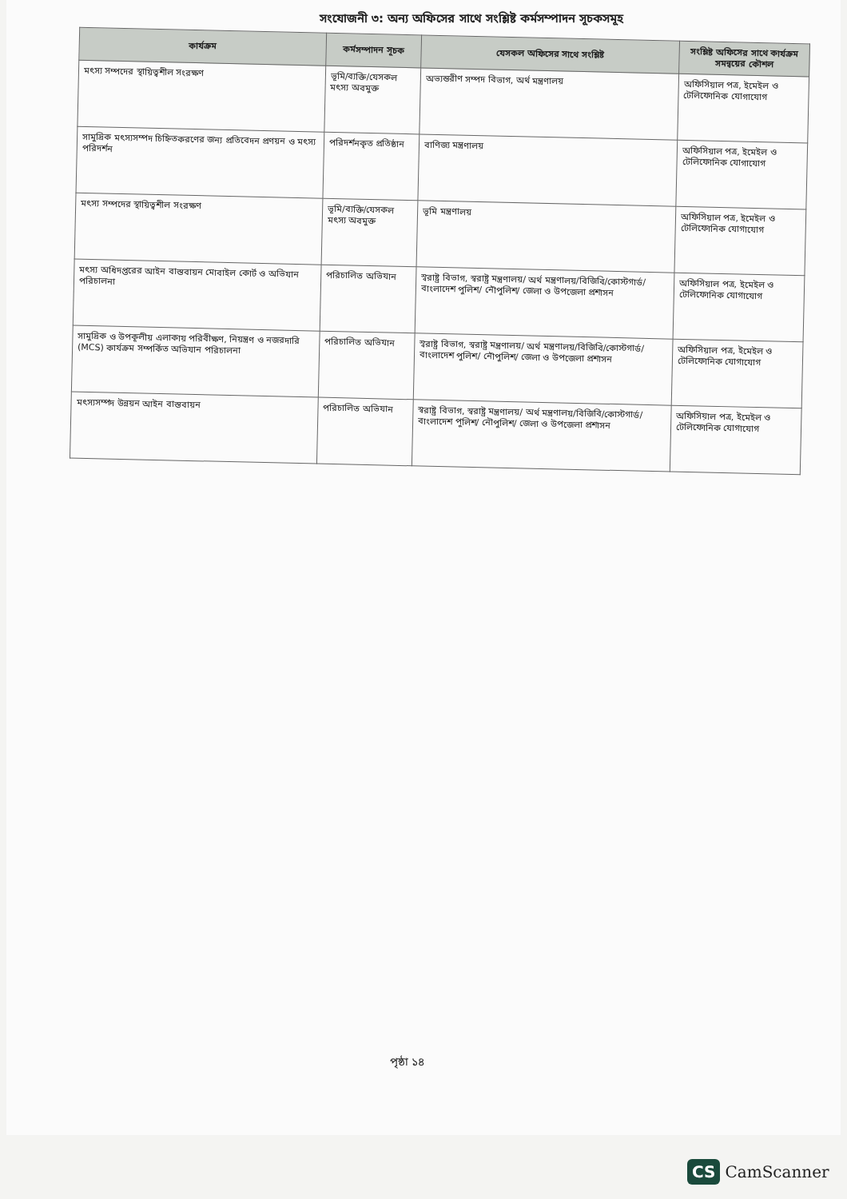সংযোজনী ৩: অন্য অফিসের সাথে সংশ্লিষ্ট কর্মসম্পাদন সূচকসমূহ
| কার্যক্রম | কর্মসম্পাদন সূচক | যেসকল অফিসের সাথে সংশ্লিষ্ট | সংশ্লিষ্ট অফিসের সাথে কার্যক্রম সমন্বয়ের কৌশল |
| --- | --- | --- | --- |
| মৎস্য সম্পদের স্থায়িত্বশীল সংরক্ষণ | ভূমি/ব্যক্তি/যেসকল মৎস্য অবমুক্ত | অভ্যন্তরীণ সম্পদ বিভাগ, অর্থ মন্ত্রণালয় | অফিসিয়াল পত্র, ইমেইল ও টেলিফোনিক যোগাযোগ |
| সামুদ্রিক মৎস্যসম্পদ চিহ্নিতকরণের জন্য প্রতিবেদন প্রণয়ন ও মৎস্য পরিদর্শন | পরিদর্শনকৃত প্রতিষ্ঠান | বাণিজ্য মন্ত্রণালয় | অফিসিয়াল পত্র, ইমেইল ও টেলিফোনিক যোগাযোগ |
| মৎস্য সম্পদের স্থায়িত্বশীল সংরক্ষণ | ভূমি/ব্যক্তি/যেসকল মৎস্য অবমুক্ত | ভূমি মন্ত্রণালয় | অফিসিয়াল পত্র, ইমেইল ও টেলিফোনিক যোগাযোগ |
| মৎস্য অধিদপ্তরের আইন বাস্তবায়ন মোবাইল কোর্ট ও অভিযান পরিচালনা | পরিচালিত অভিযান | স্বরাষ্ট্র বিভাগ, স্বরাষ্ট্র মন্ত্রণালয়/ অর্থ মন্ত্রণালয়/বিজিবি/কোস্টগার্ড/বাংলাদেশ পুলিশ/ নৌপুলিশ/ জেলা ও উপজেলা প্রশাসন | অফিসিয়াল পত্র, ইমেইল ও টেলিফোনিক যোগাযোগ |
| সামুদ্রিক ও উপকূলীয় এলাকায় পরিবীক্ষণ, নিয়ন্ত্রণ ও নজরদারি (MCS) কার্যক্রম সম্পর্কিত অভিযান পরিচালনা | পরিচালিত অভিযান | স্বরাষ্ট্র বিভাগ, স্বরাষ্ট্র মন্ত্রণালয়/ অর্থ মন্ত্রণালয়/বিজিবি/কোস্টগার্ড/বাংলাদেশ পুলিশ/ নৌপুলিশ/ জেলা ও উপজেলা প্রশাসন | অফিসিয়াল পত্র, ইমেইল ও টেলিফোনিক যোগাযোগ |
| মৎস্যসম্পদ উন্নয়ন আইন বাস্তবায়ন | পরিচালিত অভিযান | স্বরাষ্ট্র বিভাগ, স্বরাষ্ট্র মন্ত্রণালয়/ অর্থ মন্ত্রণালয়/বিজিবি/কোস্টগার্ড/বাংলাদেশ পুলিশ/ নৌপুলিশ/ জেলা ও উপজেলা প্রশাসন | অফিসিয়াল পত্র, ইমেইল ও টেলিফোনিক যোগাযোগ |
পৃষ্ঠা ১৪
CS CamScanner